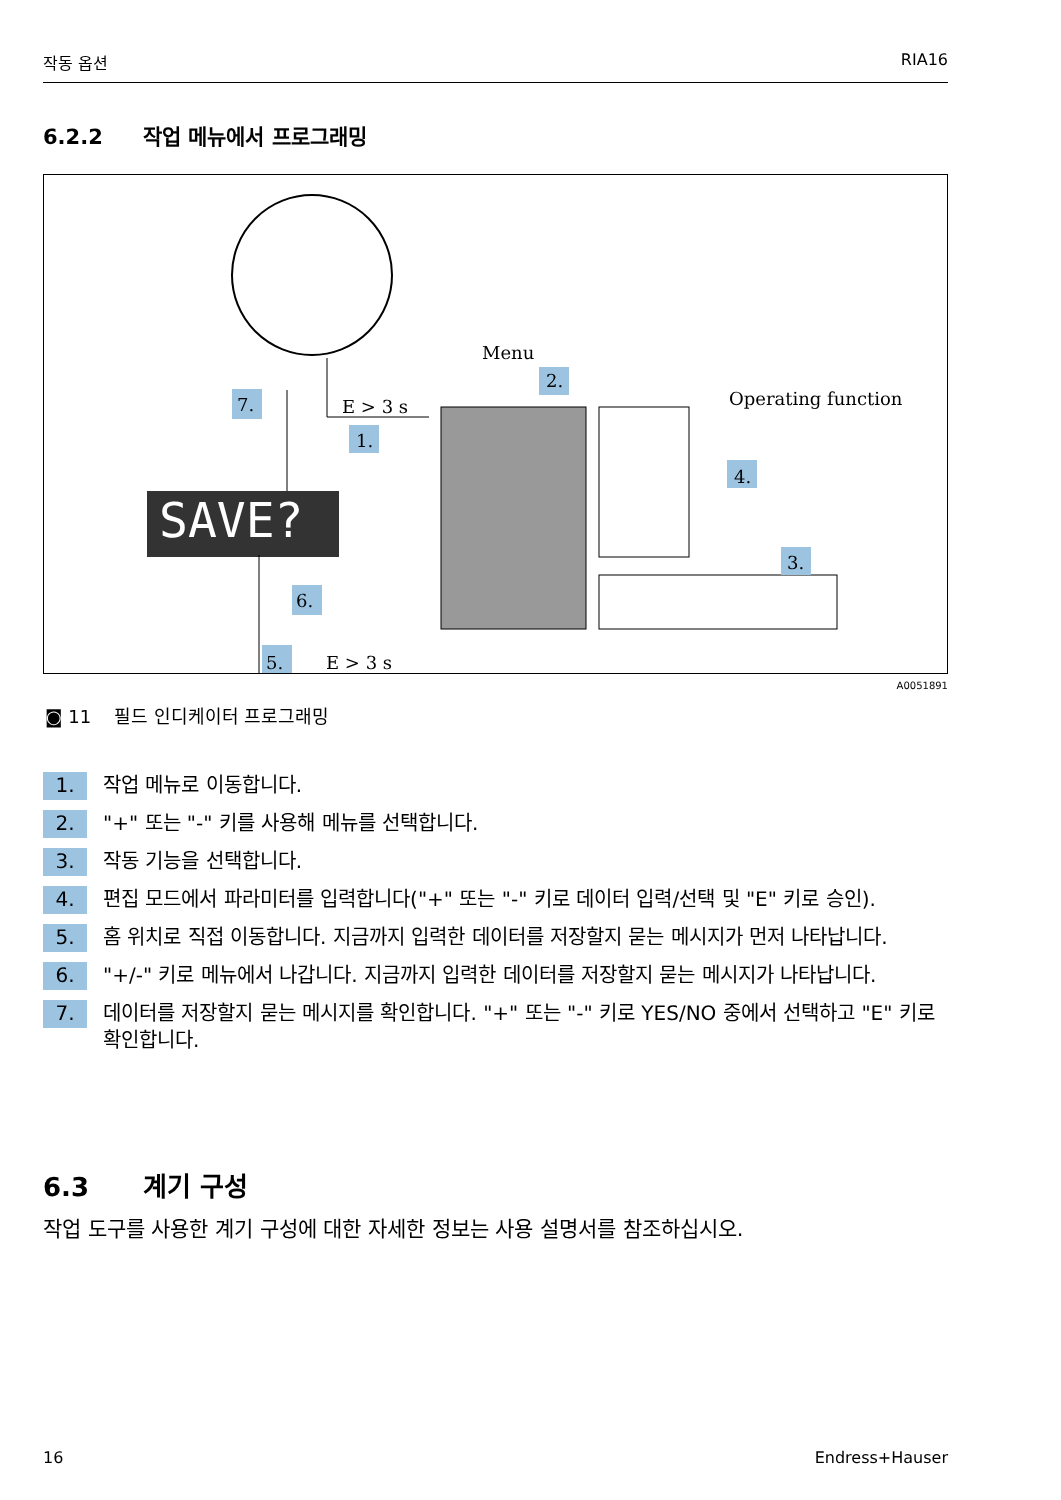작동 옵션 RIA16
6.2.2 작업 메뉴에서 프로그래밍
SAVE?
Menu
Operating function
2.
1.
7.
4.
3.
6.
5.
E > 3 s
E > 3 s
A0051891
◙ 11 필드 인디케이터 프로그래밍
1. 작업 메뉴로 이동합니다.
2. "+" 또는 "-" 키를 사용해 메뉴를 선택합니다.
3. 작동 기능을 선택합니다.
4. 편집 모드에서 파라미터를 입력합니다("+" 또는 "-" 키로 데이터 입력/선택 및 "E" 키로 승인).
5. 홈 위치로 직접 이동합니다. 지금까지 입력한 데이터를 저장할지 묻는 메시지가 먼저 나타납니다.
6. "+/-" 키로 메뉴에서 나갑니다. 지금까지 입력한 데이터를 저장할지 묻는 메시지가 나타납니다.
7. 데이터를 저장할지 묻는 메시지를 확인합니다. "+" 또는 "-" 키로 YES/NO 중에서 선택하고 "E" 키로 확인합니다.
6.3 계기 구성
작업 도구를 사용한 계기 구성에 대한 자세한 정보는 사용 설명서를 참조하십시오.
16 Endress+Hauser